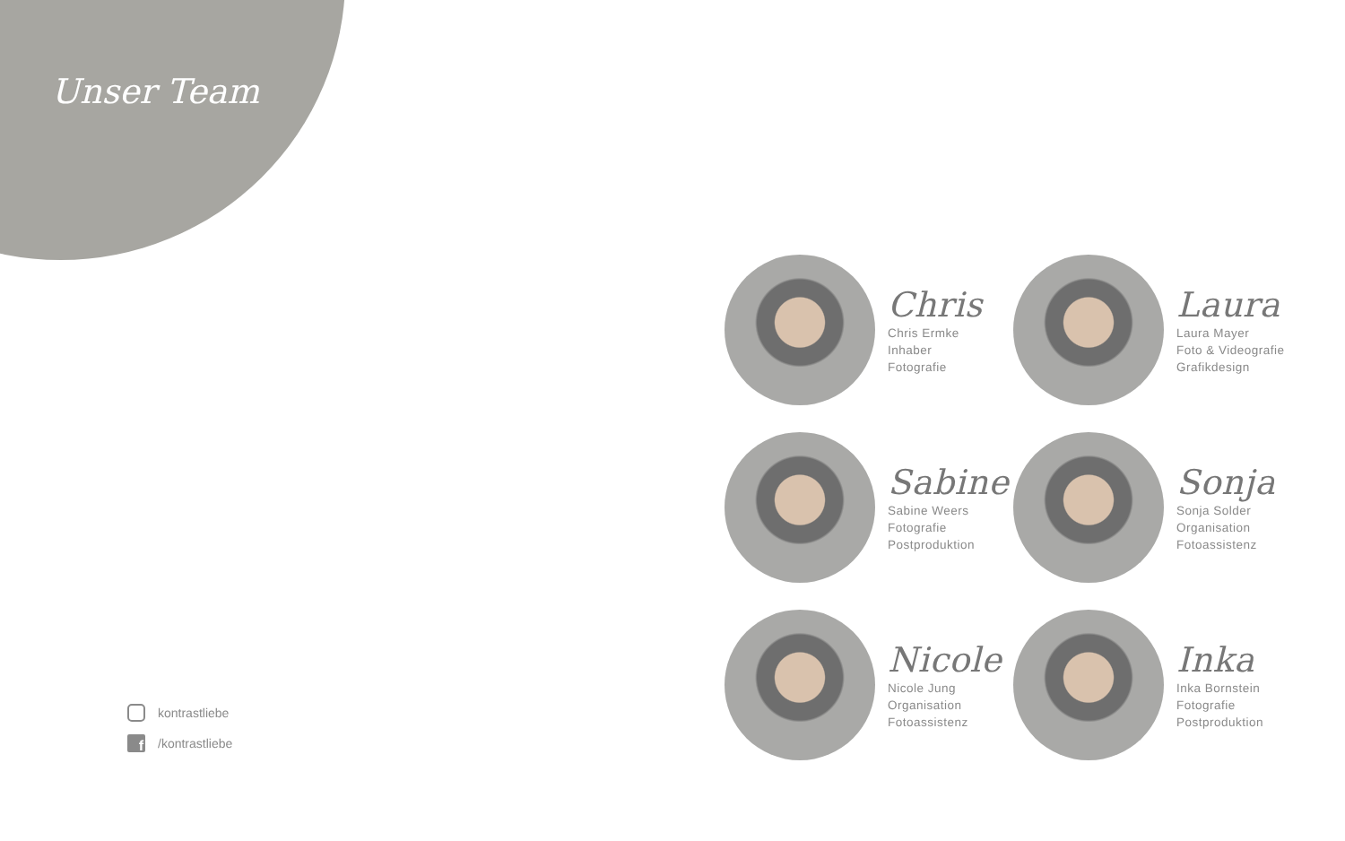Unser Team
Chris
Chris Ermke
Inhaber
Fotografie
Laura
Laura Mayer
Foto & Videografie
Grafikdesign
Sabine
Sabine Weers
Fotografie
Postproduktion
Sonja
Sonja Solder
Organisation
Fotoassistenz
Nicole
Nicole Jung
Organisation
Fotoassistenz
Inka
Inka Bornstein
Fotografie
Postproduktion
kontrastliebe
f /kontrastliebe